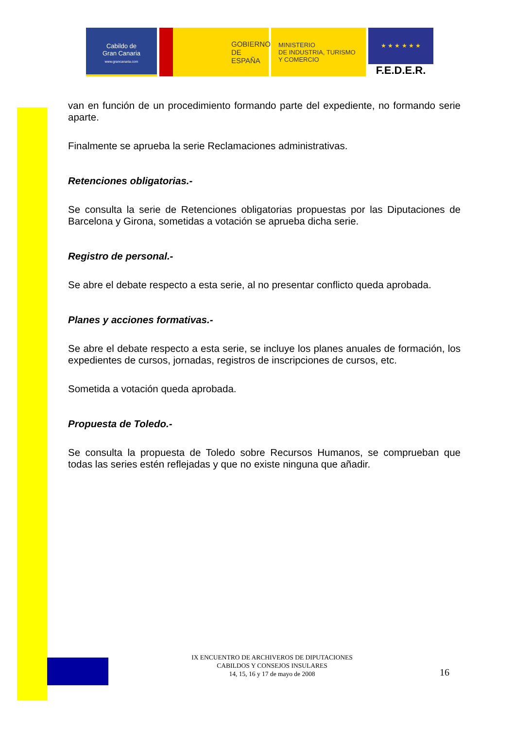Cabildo de
Gran Canaria
www.grancanaria.com
GOBIERNO
DE ESPAÑA
MINISTERIO
DE INDUSTRIA, TURISMO
Y COMERCIO
★ ★ ★ ★ ★ ★
F.E.D.E.R.
van en función de un procedimiento formando parte del expediente, no formando serie aparte.
Finalmente se aprueba la serie Reclamaciones administrativas.
Retenciones obligatorias.-
Se consulta la serie de Retenciones obligatorias propuestas por las Diputaciones de Barcelona y Girona, sometidas a votación se aprueba dicha serie.
Registro de personal.-
Se abre el debate respecto a esta serie, al no presentar conflicto queda aprobada.
Planes y acciones formativas.-
Se abre el debate respecto a esta serie, se incluye los planes anuales de formación, los expedientes de cursos, jornadas, registros de inscripciones de cursos, etc.
Sometida a votación queda aprobada.
Propuesta de Toledo.-
Se consulta la propuesta de Toledo sobre Recursos Humanos, se comprueban que todas las series estén reflejadas y que no existe ninguna que añadir.
IX ENCUENTRO DE ARCHIVEROS DE DIPUTACIONES
CABILDOS Y CONSEJOS INSULARES
14, 15, 16 y 17 de mayo de 2008
16